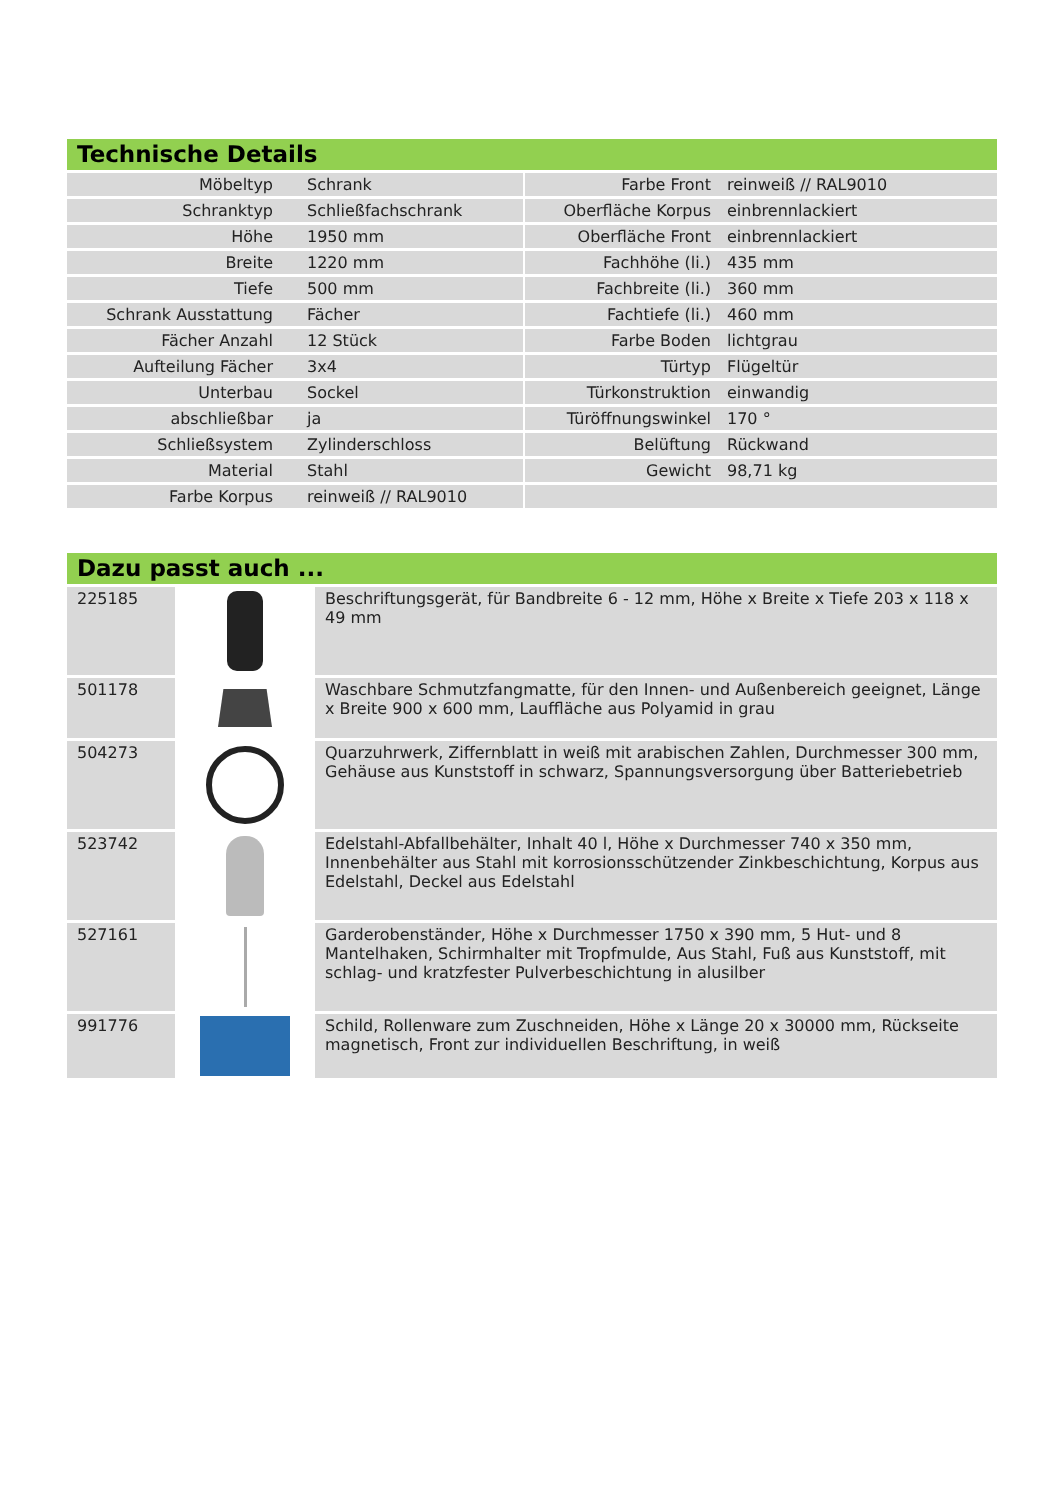Technische Details
| Möbeltyp | Schrank | | Farbe Front | reinweiß // RAL9010 |
| Schranktyp | Schließfachschrank | | Oberfläche Korpus | einbrennlackiert |
| Höhe | 1950 mm | | Oberfläche Front | einbrennlackiert |
| Breite | 1220 mm | | Fachhöhe (li.) | 435 mm |
| Tiefe | 500 mm | | Fachbreite (li.) | 360 mm |
| Schrank Ausstattung | Fächer | | Fachtiefe (li.) | 460 mm |
| Fächer Anzahl | 12 Stück | | Farbe Boden | lichtgrau |
| Aufteilung Fächer | 3x4 | | Türtyp | Flügeltür |
| Unterbau | Sockel | | Türkonstruktion | einwandig |
| abschließbar | ja | | Türöffnungswinkel | 170 ° |
| Schließsystem | Zylinderschloss | | Belüftung | Rückwand |
| Material | Stahl | | Gewicht | 98,71 kg |
| Farbe Korpus | reinweiß // RAL9010 | | | |
Dazu passt auch ...
| 225185 | | Beschriftungsgerät, für Bandbreite 6 - 12 mm, Höhe x Breite x Tiefe 203 x 118 x 49 mm |
| 501178 | | Waschbare Schmutzfangmatte, für den Innen- und Außenbereich geeignet, Länge x Breite 900 x 600 mm, Lauffläche aus Polyamid in grau |
| 504273 | | Quarzuhrwerk, Ziffernblatt in weiß mit arabischen Zahlen, Durchmesser 300 mm, Gehäuse aus Kunststoff in schwarz, Spannungsversorgung über Batteriebetrieb |
| 523742 | | Edelstahl-Abfallbehälter, Inhalt 40 l, Höhe x Durchmesser 740 x 350 mm, Innenbehälter aus Stahl mit korrosionsschützender Zinkbeschichtung, Korpus aus Edelstahl, Deckel aus Edelstahl |
| 527161 | | Garderobenständer, Höhe x Durchmesser 1750 x 390 mm, 5 Hut- und 8 Mantelhaken, Schirmhalter mit Tropfmulde, Aus Stahl, Fuß aus Kunststoff, mit schlag- und kratzfester Pulverbeschichtung in alusilber |
| 991776 | | Schild, Rollenware zum Zuschneiden, Höhe x Länge 20 x 30000 mm, Rückseite magnetisch, Front zur individuellen Beschriftung, in weiß |